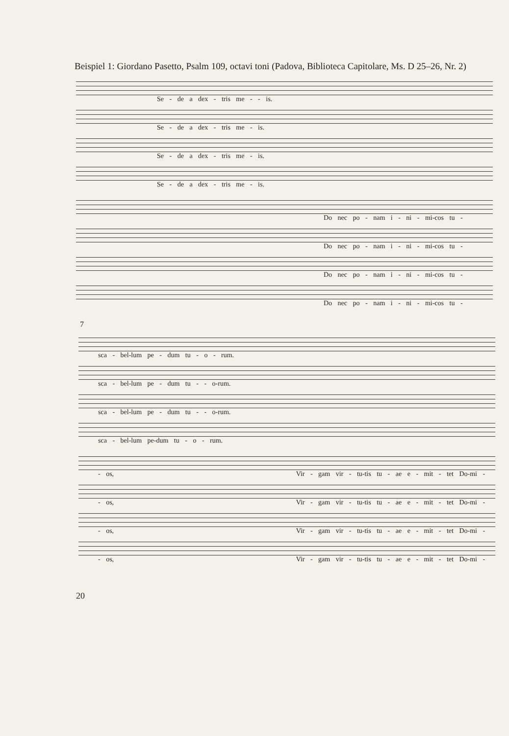Beispiel 1: Giordano Pasetto, Psalm 109, octavi toni (Padova, Biblioteca Capitolare, Ms. D 25–26, Nr. 2)
Se - de a dex - tris me - - is.
Se - de a dex - tris me - is.
Se - de a dex - tris me - is.
Se - de a dex - tris me - is.
Do nec po - nam i - ni - mi-cos tu -
Do nec po - nam i - ni - mi-cos tu -
Do nec po - nam i - ni - mi-cos tu -
Do nec po - nam i - ni - mi-cos tu -
7
sca - bel-lum pe - dum tu - o - rum.
sca - bel-lum pe - dum tu - - o-rum.
sca - bel-lum pe - dum tu - - o-rum.
sca - bel-lum pe-dum tu - o - rum.
- os, Vir - gam vir - tu-tis tu - ae e - mit - tet Do-mi -
- os, Vir - gam vir - tu-tis tu - ae e - mit - tet Do-mi -
- os, Vir - gam vir - tu-tis tu - ae e - mit - tet Do-mi -
- os, Vir - gam vir - tu-tis tu - ae e - mit - tet Do-mi -
20